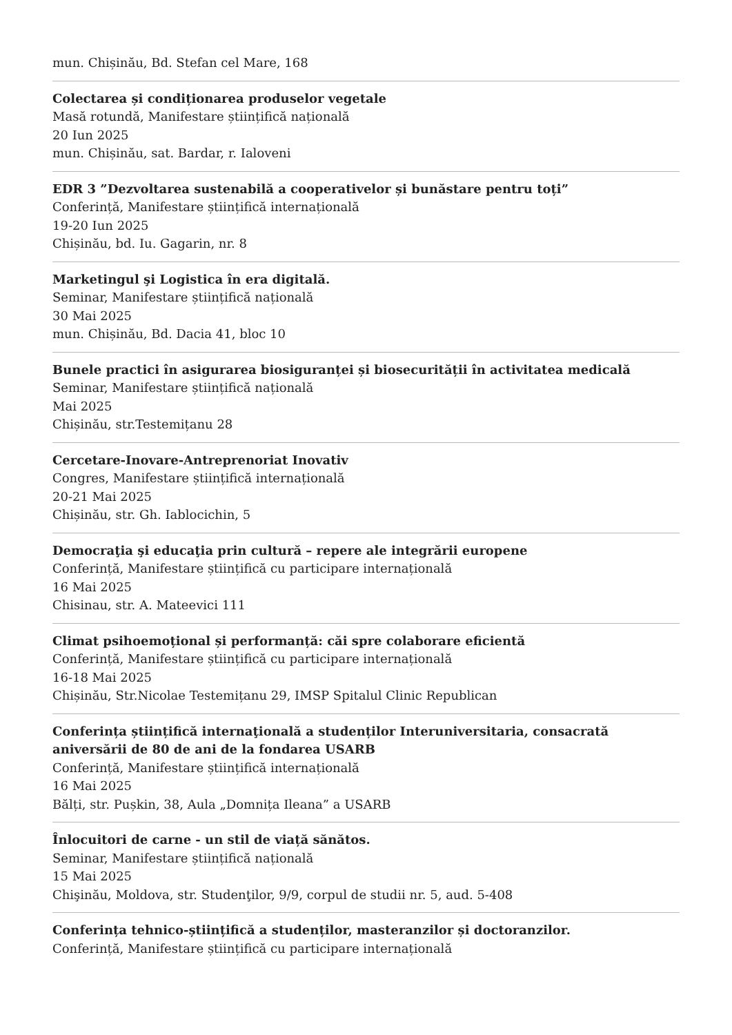mun. Chișinău, Bd. Stefan cel Mare, 168
Colectarea și condiționarea produselor vegetale
Masă rotundă, Manifestare științifică națională
20 Iun 2025
mun. Chișinău, sat. Bardar, r. Ialoveni
EDR 3 ”Dezvoltarea sustenabilă a cooperativelor și bunăstare pentru toți”
Conferință, Manifestare științifică internațională
19-20 Iun 2025
Chișinău, bd. Iu. Gagarin, nr. 8
Marketingul şi Logistica în era digitală.
Seminar, Manifestare științifică națională
30 Mai 2025
mun. Chișinău, Bd. Dacia 41, bloc 10
Bunele practici în asigurarea biosiguranței și biosecurității în activitatea medicală
Seminar, Manifestare științifică națională
Mai 2025
Chișinău, str.Testemițanu 28
Cercetare-Inovare-Antreprenoriat Inovativ
Congres, Manifestare științifică internațională
20-21 Mai 2025
Chișinău, str. Gh. Iablocichin, 5
Democraţia şi educaţia prin cultură – repere ale integrării europene
Conferință, Manifestare științifică cu participare internațională
16 Mai 2025
Chisinau, str. A. Mateevici 111
Climat psihoemoțional și performanță: căi spre colaborare eficientă
Conferință, Manifestare științifică cu participare internațională
16-18 Mai 2025
Chișinău, Str.Nicolae Testemițanu 29, IMSP Spitalul Clinic Republican
Conferința științifică internaţională a studenților Interuniversitaria, consacrată aniversării de 80 de ani de la fondarea USARB
Conferință, Manifestare științifică internațională
16 Mai 2025
Bălți, str. Pușkin, 38, Aula „Domnița Ileana” a USARB
Înlocuitori de carne - un stil de viață sănătos.
Seminar, Manifestare științifică națională
15 Mai 2025
Chişinău, Moldova, str. Studenţilor, 9/9, corpul de studii nr. 5, aud. 5-408
Conferința tehnico-științifică a studenților, masteranzilor și doctoranzilor.
Conferință, Manifestare științifică cu participare internațională